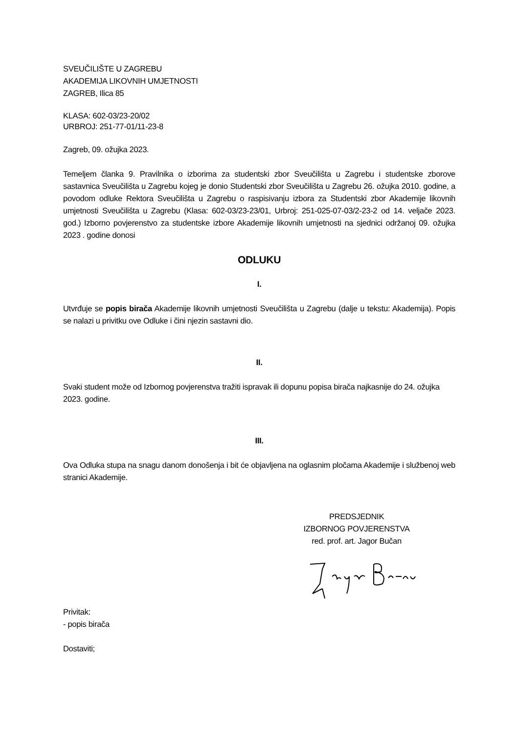SVEUČILIŠTE U ZAGREBU
AKADEMIJA LIKOVNIH UMJETNOSTI
ZAGREB, Ilica 85
KLASA: 602-03/23-20/02
URBROJ: 251-77-01/11-23-8
Zagreb, 09. ožujka 2023.
Temeljem članka 9. Pravilnika o izborima za studentski zbor Sveučilišta u Zagrebu i studentske zborove sastavnica Sveučilišta u Zagrebu kojeg je donio Studentski zbor Sveučilišta u Zagrebu 26. ožujka 2010. godine, a povodom odluke Rektora Sveučilišta u Zagrebu o raspisivanju izbora za Studentski zbor Akademije likovnih umjetnosti Sveučilišta u Zagrebu (Klasa: 602-03/23-23/01, Urbroj: 251-025-07-03/2-23-2 od 14. veljače 2023. god.) Izborno povjerenstvo za studentske izbore Akademije likovnih umjetnosti na sjednici održanoj 09. ožujka 2023 . godine donosi
ODLUKU
I.
Utvrđuje se popis birača Akademije likovnih umjetnosti Sveučilišta u Zagrebu (dalje u tekstu: Akademija). Popis se nalazi u privitku ove Odluke i čini njezin sastavni dio.
II.
Svaki student može od Izbornog povjerenstva tražiti ispravak ili dopunu popisa birača najkasnije do 24. ožujka 2023. godine.
III.
Ova Odluka stupa na snagu danom donošenja i bit će objavljena na oglasnim pločama Akademije i službenoj web stranici Akademije.
PREDSJEDNIK
IZBORNOG POVJERENSTVA
red. prof. art. Jagor Bučan
Privitak:
- popis birača
Dostaviti;